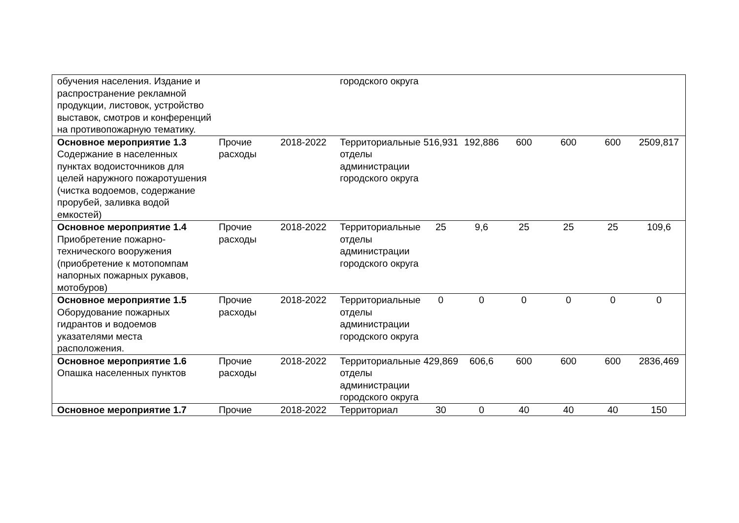| обучения населения. Издание и распространение рекламной продукции, листовок, устройство выставок, смотров и конференций на противопожарную тематику. | | | городского округа | | | | | | |
| Основное мероприятие 1.3 Содержание в населенных пунктах водоисточников для целей наружного пожаротушения (чистка водоемов, содержание прорубей, заливка водой емкостей) | Прочие расходы | 2018-2022 | Территориальные отделы администрации городского округа | 516,931 | 192,886 | 600 | 600 | 600 | 2509,817 |
| Основное мероприятие 1.4 Приобретение пожарно-технического вооружения (приобретение к мотопомпам напорных пожарных рукавов, мотобуров) | Прочие расходы | 2018-2022 | Территориальные отделы администрации городского округа | 25 | 9,6 | 25 | 25 | 25 | 109,6 |
| Основное мероприятие 1.5 Оборудование пожарных гидрантов и водоемов указателями места расположения. | Прочие расходы | 2018-2022 | Территориальные отделы администрации городского округа | 0 | 0 | 0 | 0 | 0 | 0 |
| Основное мероприятие 1.6 Опашка населенных пунктов | Прочие расходы | 2018-2022 | Территориальные отделы администрации городского округа | 429,869 | 606,6 | 600 | 600 | 600 | 2836,469 |
| Основное мероприятие 1.7 | Прочие | 2018-2022 | Территориал | 30 | 0 | 40 | 40 | 40 | 150 |